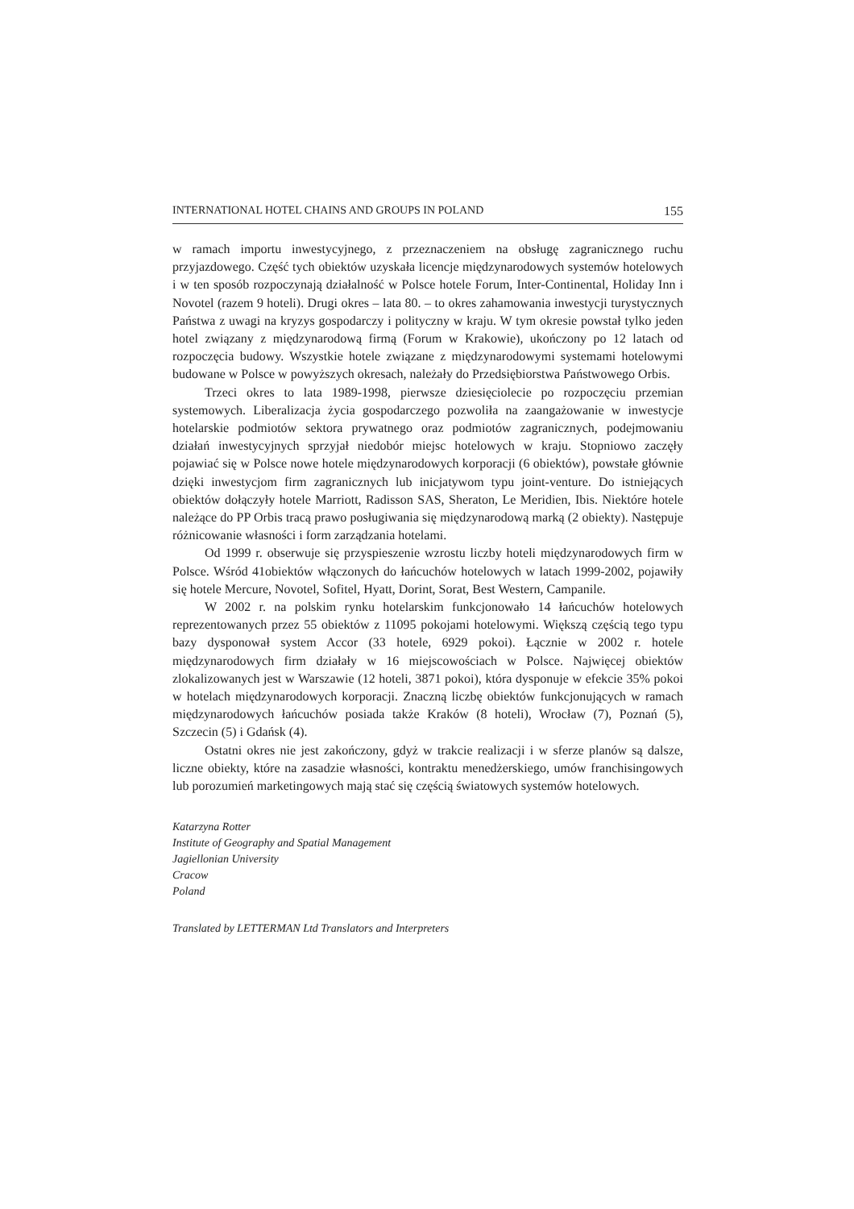INTERNATIONAL HOTEL CHAINS AND GROUPS IN POLAND 155
w ramach importu inwestycyjnego, z przeznaczeniem na obsługę zagranicznego ruchu przyjazdowego. Część tych obiektów uzyskała licencje międzynarodowych systemów hotelowych i w ten sposób rozpoczynają działalność w Polsce hotele Forum, Inter-Continental, Holiday Inn i Novotel (razem 9 hoteli). Drugi okres – lata 80. – to okres zahamowania inwestycji turystycznych Państwa z uwagi na kryzys gospodarczy i polityczny w kraju. W tym okresie powstał tylko jeden hotel związany z międzynarodową firmą (Forum w Krakowie), ukończony po 12 latach od rozpoczęcia budowy. Wszystkie hotele związane z międzynarodowymi systemami hotelowymi budowane w Polsce w powyższych okresach, należały do Przedsiębiorstwa Państwowego Orbis.
Trzeci okres to lata 1989-1998, pierwsze dziesięciolecie po rozpoczęciu przemian systemowych. Liberalizacja życia gospodarczego pozwoliła na zaangażowanie w inwestycje hotelarskie podmiotów sektora prywatnego oraz podmiotów zagranicznych, podejmowaniu działań inwestycyjnych sprzyjał niedobór miejsc hotelowych w kraju. Stopniowo zaczęły pojawiać się w Polsce nowe hotele międzynarodowych korporacji (6 obiektów), powstałe głównie dzięki inwestycjom firm zagranicznych lub inicjatywom typu joint-venture. Do istniejących obiektów dołączyły hotele Marriott, Radisson SAS, Sheraton, Le Meridien, Ibis. Niektóre hotele należące do PP Orbis tracą prawo posługiwania się międzynarodową marką (2 obiekty). Następuje różnicowanie własności i form zarządzania hotelami.
Od 1999 r. obserwuje się przyspieszenie wzrostu liczby hoteli międzynarodowych firm w Polsce. Wśród 41obiektów włączonych do łańcuchów hotelowych w latach 1999-2002, pojawiły się hotele Mercure, Novotel, Sofitel, Hyatt, Dorint, Sorat, Best Western, Campanile.
W 2002 r. na polskim rynku hotelarskim funkcjonowało 14 łańcuchów hotelowych reprezentowanych przez 55 obiektów z 11095 pokojami hotelowymi. Większą częścią tego typu bazy dysponował system Accor (33 hotele, 6929 pokoi). Łącznie w 2002 r. hotele międzynarodowych firm działały w 16 miejscowościach w Polsce. Najwięcej obiektów zlokalizowanych jest w Warszawie (12 hoteli, 3871 pokoi), która dysponuje w efekcie 35% pokoi w hotelach międzynarodowych korporacji. Znaczną liczbę obiektów funkcjonujących w ramach międzynarodowych łańcuchów posiada także Kraków (8 hoteli), Wrocław (7), Poznań (5), Szczecin (5) i Gdańsk (4).
Ostatni okres nie jest zakończony, gdyż w trakcie realizacji i w sferze planów są dalsze, liczne obiekty, które na zasadzie własności, kontraktu menedżerskiego, umów franchisingowych lub porozumień marketingowych mają stać się częścią światowych systemów hotelowych.
Katarzyna Rotter
Institute of Geography and Spatial Management
Jagiellonian University
Cracow
Poland
Translated by LETTERMAN Ltd Translators and Interpreters